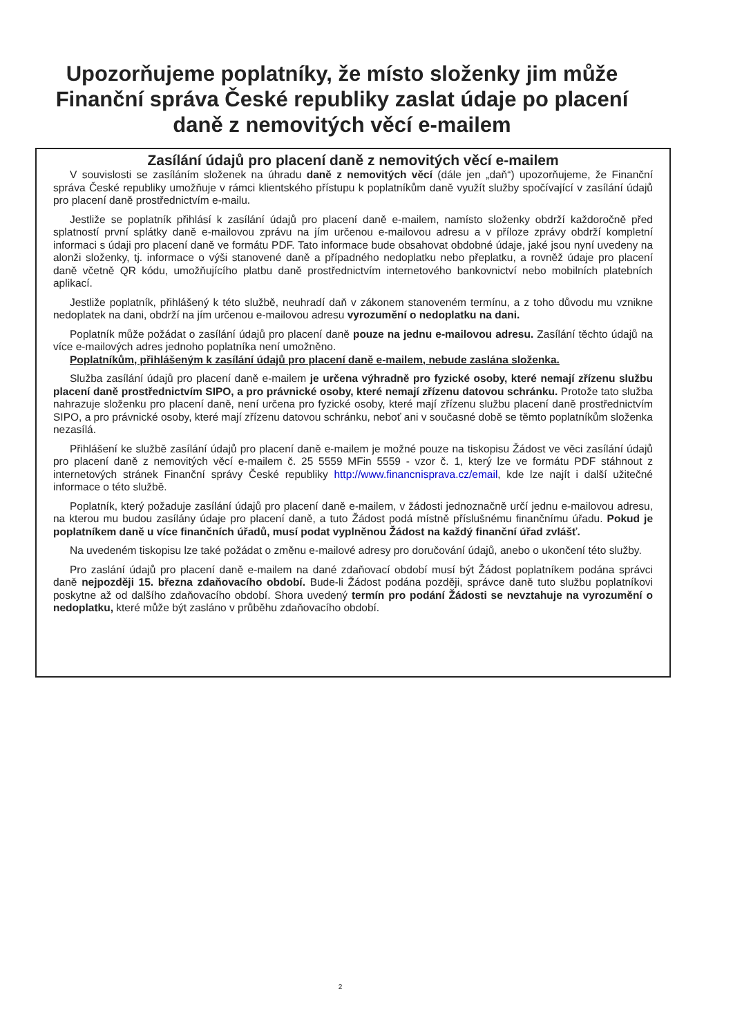Upozorňujeme poplatníky, že místo složenky jim může
Finanční správa České republiky zaslat údaje po placení
daně z nemovitých věcí e-mailem
Zasílání údajů pro placení daně z nemovitých věcí e-mailem
V souvislosti se zasíláním složenek na úhradu daně z nemovitých věcí (dále jen „daň“) upozorňujeme, že Finanční správa České republiky umožňuje v rámci klientského přístupu k poplatníkům daně využít služby spočívající v zasílání údajů pro placení daně prostřednictvím e-mailu.
Jestliže se poplatník přihlásí k zasílání údajů pro placení daně e-mailem, namísto složenky obdrží každoročně před splatností první splátky daně e-mailovou zprávu na jím určenou e-mailovou adresu a v příloze zprávy obdrží kompletní informaci s údaji pro placení daně ve formátu PDF. Tato informace bude obsahovat obdobné údaje, jaké jsou nyní uvedeny na alonži složenky, tj. informace o výši stanovené daně a případného nedoplatku nebo přeplatku, a rovněž údaje pro placení daně včetně QR kódu, umožňujícího platbu daně prostřednictvím internetového bankovnictví nebo mobilních platebních aplikací.
Jestliže poplatník, přihlášený k této službě, neuhradí daň v zákonem stanoveném termínu, a z toho důvodu mu vznikne nedoplatek na dani, obdrží na jím určenou e-mailovou adresu vyrozumění o nedoplatku na dani.
Poplatník může požádat o zasílání údajů pro placení daně pouze na jednu e-mailovou adresu. Zasílání těchto údajů na více e-mailových adres jednoho poplatníka není umožněno.
Poplatníkům, přihlášeným k zasílání údajů pro placení daně e-mailem, nebude zaslána složenka.
Služba zasílání údajů pro placení daně e-mailem je určena výhradně pro fyzické osoby, které nemají zřízenu službu placení daně prostřednictvím SIPO, a pro právnické osoby, které nemají zřízenu datovou schránku. Protože tato služba nahrazuje složenku pro placení daně, není určena pro fyzické osoby, které mají zřízenu službu placení daně prostřednictvím SIPO, a pro právnické osoby, které mají zřízenu datovou schránku, neboť ani v současné době se těmto poplatníkům složenka nezasílá.
Přihlášení ke službě zasílání údajů pro placení daně e-mailem je možné pouze na tiskopisu Žádost ve věci zasílání údajů pro placení daně z nemovitých věcí e-mailem č. 25 5559 MFin 5559 - vzor č. 1, který lze ve formátu PDF stáhnout z internetových stránek Finanční správy České republiky http://www.financnisprava.cz/email, kde lze najít i další užitečné informace o této službě.
Poplatník, který požaduje zasílání údajů pro placení daně e-mailem, v žádosti jednoznačně určí jednu e-mailovou adresu, na kterou mu budou zasílány údaje pro placení daně, a tuto Žádost podá místně příslušnému finančnímu úřadu. Pokud je poplatníkem daně u více finančních úřadů, musí podat vyplněnou Žádost na každý finanční úřad zvlášť.
Na uvedeném tiskopisu lze také požádat o změnu e-mailové adresy pro doručování údajů, anebo o ukončení této služby.
Pro zaslání údajů pro placení daně e-mailem na dané zdaňovací období musí být Žádost poplatníkem podána správci daně nejpozději 15. března zdaňovacího období. Bude-li Žádost podána později, správce daně tuto službu poplatníkovi poskytne až od dalšího zdaňovacího období. Shora uvedený termín pro podání Žádosti se nevztahuje na vyrozumění o nedoplatku, které může být zasláno v průběhu zdaňovacího období.
2